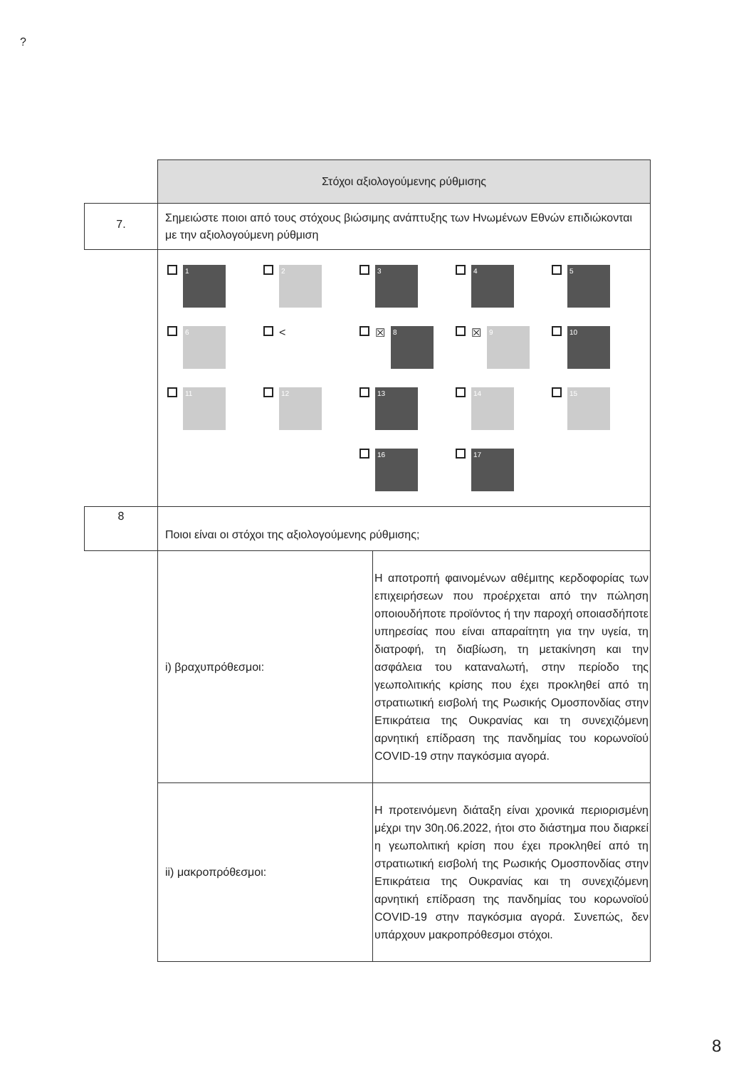?
| | Στόχοι αξιολογούμενης ρύθμισης | |
| 7. | Σημειώστε ποιοι από τους στόχους βιώσιμης ανάπτυξης των Ηνωμένων Εθνών επιδιώκονται με την αξιολογούμενη ρύθμιση | |
| | 1 2 3 4 5 6 < ☒ 8 ☒ 9 10 11 12 13 14 15 16 17 | |
| 8 | Ποιοι είναι οι στόχοι της αξιολογούμενης ρύθμισης; | |
| | i) βραχυπρόθεσμοι: | Η αποτροπή φαινομένων αθέμιτης κερδοφορίας των επιχειρήσεων που προέρχεται από την πώληση οποιουδήποτε προϊόντος ή την παροχή οποιασδήποτε υπηρεσίας που είναι απαραίτητη για την υγεία, τη διατροφή, τη διαβίωση, τη μετακίνηση και την ασφάλεια του καταναλωτή, στην περίοδο της γεωπολιτικής κρίσης που έχει προκληθεί από τη στρατιωτική εισβολή της Ρωσικής Ομοσπονδίας στην Επικράτεια της Ουκρανίας και τη συνεχιζόμενη αρνητική επίδραση της πανδημίας του κορωνοϊού COVID-19 στην παγκόσμια αγορά. |
| | ii) μακροπρόθεσμοι: | Η προτεινόμενη διάταξη είναι χρονικά περιορισμένη μέχρι την 30η.06.2022, ήτοι στο διάστημα που διαρκεί η γεωπολιτική κρίση που έχει προκληθεί από τη στρατιωτική εισβολή της Ρωσικής Ομοσπονδίας στην Επικράτεια της Ουκρανίας και τη συνεχιζόμενη αρνητική επίδραση της πανδημίας του κορωνοϊού COVID-19 στην παγκόσμια αγορά. Συνεπώς, δεν υπάρχουν μακροπρόθεσμοι στόχοι. |
8